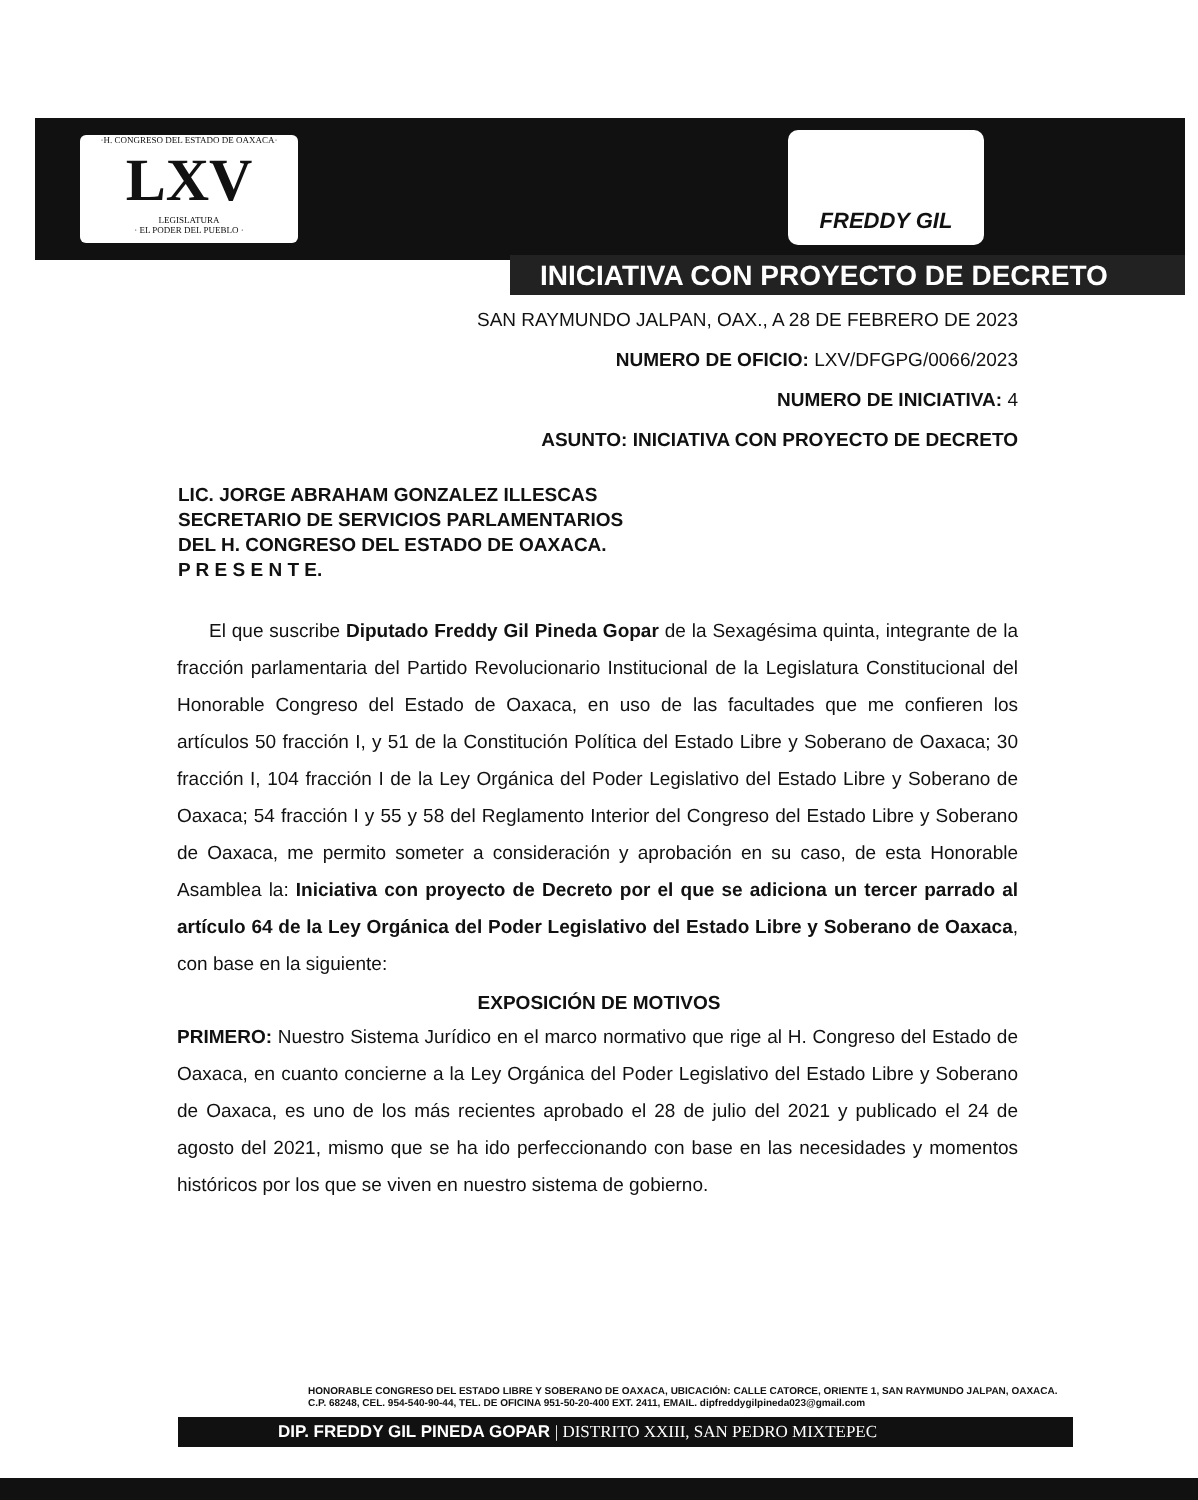·H. CONGRESO DEL ESTADO DE OAXACA·
LXV
LEGISLATURA
· EL PODER DEL PUEBLO ·
FREDDY GIL
INICIATIVA CON PROYECTO DE DECRETO
SAN RAYMUNDO JALPAN, OAX., A 28 DE FEBRERO DE 2023
NUMERO DE OFICIO: LXV/DFGPG/0066/2023
NUMERO DE INICIATIVA: 4
ASUNTO: INICIATIVA CON PROYECTO DE DECRETO
LIC. JORGE ABRAHAM GONZALEZ ILLESCAS
SECRETARIO DE SERVICIOS PARLAMENTARIOS
DEL H. CONGRESO DEL ESTADO DE OAXACA.
P R E S E N T E.
El que suscribe Diputado Freddy Gil Pineda Gopar de la Sexagésima quinta, integrante de la fracción parlamentaria del Partido Revolucionario Institucional de la Legislatura Constitucional del Honorable Congreso del Estado de Oaxaca, en uso de las facultades que me confieren los artículos 50 fracción I, y 51 de la Constitución Política del Estado Libre y Soberano de Oaxaca; 30 fracción I, 104 fracción I de la Ley Orgánica del Poder Legislativo del Estado Libre y Soberano de Oaxaca; 54 fracción I y 55 y 58 del Reglamento Interior del Congreso del Estado Libre y Soberano de Oaxaca, me permito someter a consideración y aprobación en su caso, de esta Honorable Asamblea la: Iniciativa con proyecto de Decreto por el que se adiciona un tercer parrado al artículo 64 de la Ley Orgánica del Poder Legislativo del Estado Libre y Soberano de Oaxaca, con base en la siguiente:
EXPOSICIÓN DE MOTIVOS
PRIMERO: Nuestro Sistema Jurídico en el marco normativo que rige al H. Congreso del Estado de Oaxaca, en cuanto concierne a la Ley Orgánica del Poder Legislativo del Estado Libre y Soberano de Oaxaca, es uno de los más recientes aprobado el 28 de julio del 2021 y publicado el 24 de agosto del 2021, mismo que se ha ido perfeccionando con base en las necesidades y momentos históricos por los que se viven en nuestro sistema de gobierno.
HONORABLE CONGRESO DEL ESTADO LIBRE Y SOBERANO DE OAXACA, UBICACIÓN: CALLE CATORCE, ORIENTE 1, SAN RAYMUNDO JALPAN, OAXACA. C.P. 68248, CEL. 954-540-90-44, TEL. DE OFICINA 951-50-20-400 EXT. 2411, EMAIL. dipfreddygilpineda023@gmail.com
DIP. FREDDY GIL PINEDA GOPAR | DISTRITO XXIII, SAN PEDRO MIXTEPEC